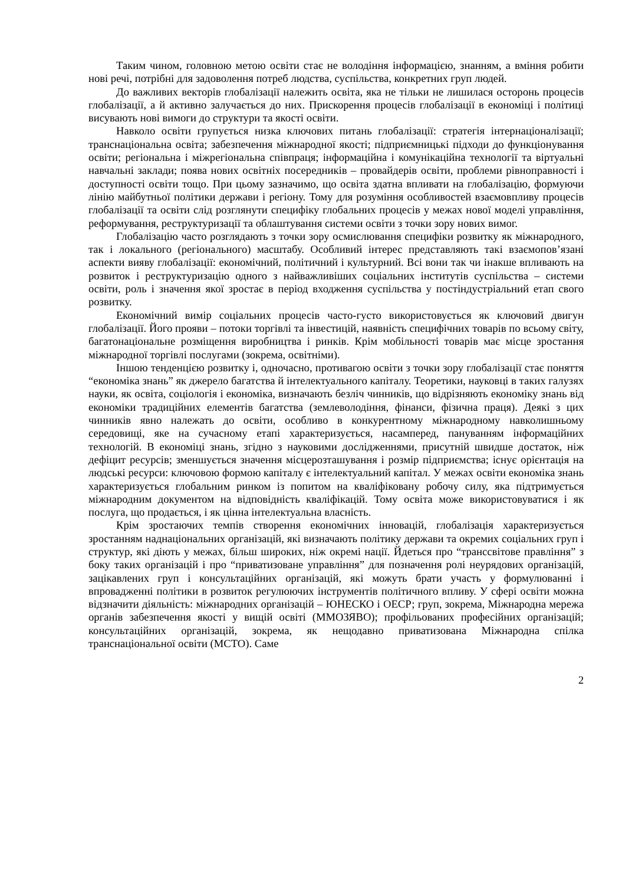Таким чином, головною метою освіти стає не володіння інформацією, знанням, а вміння робити нові речі, потрібні для задоволення потреб людства, суспільства, конкретних груп людей.
До важливих векторів глобалізації належить освіта, яка не тільки не лишилася осторонь процесів глобалізації, а й активно залучається до них. Прискорення процесів глобалізації в економіці і політиці висувають нові вимоги до структури та якості освіти.
Навколо освіти групується низка ключових питань глобалізації: стратегія інтернаціоналізації; транснаціональна освіта; забезпечення міжнародної якості; підприємницькі підходи до функціонування освіти; регіональна і міжрегіональна співпраця; інформаційна і комунікаційна технології та віртуальні навчальні заклади; поява нових освітніх посередників – провайдерів освіти, проблеми рівноправності і доступності освіти тощо. При цьому зазначимо, що освіта здатна впливати на глобалізацію, формуючи лінію майбутньої політики держави і регіону. Тому для розуміння особливостей взаємовпливу процесів глобалізації та освіти слід розглянути специфіку глобальних процесів у межах нової моделі управління, реформування, реструктуризації та облаштування системи освіти з точки зору нових вимог.
Глобалізацію часто розглядають з точки зору осмислювання специфіки розвитку як міжнародного, так і локального (регіонального) масштабу. Особливий інтерес представляють такі взаємопов’язані аспекти вияву глобалізації: економічний, політичний і культурний. Всі вони так чи інакше впливають на розвиток і реструктуризацію одного з найважливіших соціальних інститутів суспільства – системи освіти, роль і значення якої зростає в період входження суспільства у постіндустріальний етап свого розвитку.
Економічний вимір соціальних процесів часто-густо використовується як ключовий двигун глобалізації. Його прояви – потоки торгівлі та інвестицій, наявність специфічних товарів по всьому світу, багатонаціональне розміщення виробництва і ринків. Крім мобільності товарів має місце зростання міжнародної торгівлі послугами (зокрема, освітніми).
Іншою тенденцією розвитку і, одночасно, противагою освіти з точки зору глобалізації стає поняття “економіка знань” як джерело багатства й інтелектуального капіталу. Теоретики, науковці в таких галузях науки, як освіта, соціологія і економіка, визначають безліч чинників, що відрізняють економіку знань від економіки традиційних елементів багатства (землеволодіння, фінанси, фізична праця). Деякі з цих чинників явно належать до освіти, особливо в конкурентному міжнародному навколишньому середовищі, яке на сучасному етапі характеризується, насамперед, пануванням інформаційних технологій. В економіці знань, згідно з науковими дослідженнями, присутній швидше достаток, ніж дефіцит ресурсів; зменшується значення місцерозташування і розмір підприємства; існує орієнтація на людські ресурси: ключовою формою капіталу є інтелектуальний капітал. У межах освіти економіка знань характеризується глобальним ринком із попитом на кваліфіковану робочу силу, яка підтримується міжнародним документом на відповідність кваліфікацій. Тому освіта може використовуватися і як послуга, що продається, і як цінна інтелектуальна власність.
Крім зростаючих темпів створення економічних інновацій, глобалізація характеризується зростанням наднаціональних організацій, які визначають політику держави та окремих соціальних груп і структур, які діють у межах, більш широких, ніж окремі нації. Йдеться про “транссвітове правління” з боку таких організацій і про “приватизоване управління” для позначення ролі неурядових організацій, зацікавлених груп і консультаційних організацій, які можуть брати участь у формулюванні і впровадженні політики в розвиток регулюючих інструментів політичного впливу. У сфері освіти можна відзначити діяльність: міжнародних організацій – ЮНЕСКО і ОЕСР; груп, зокрема, Міжнародна мережа органів забезпечення якості у вищій освіті (ММОЗЯВО); профільованих професійних організацій; консультаційних організацій, зокрема, як нещодавно приватизована Міжнародна спілка транснаціональної освіти (МСТО). Саме
2